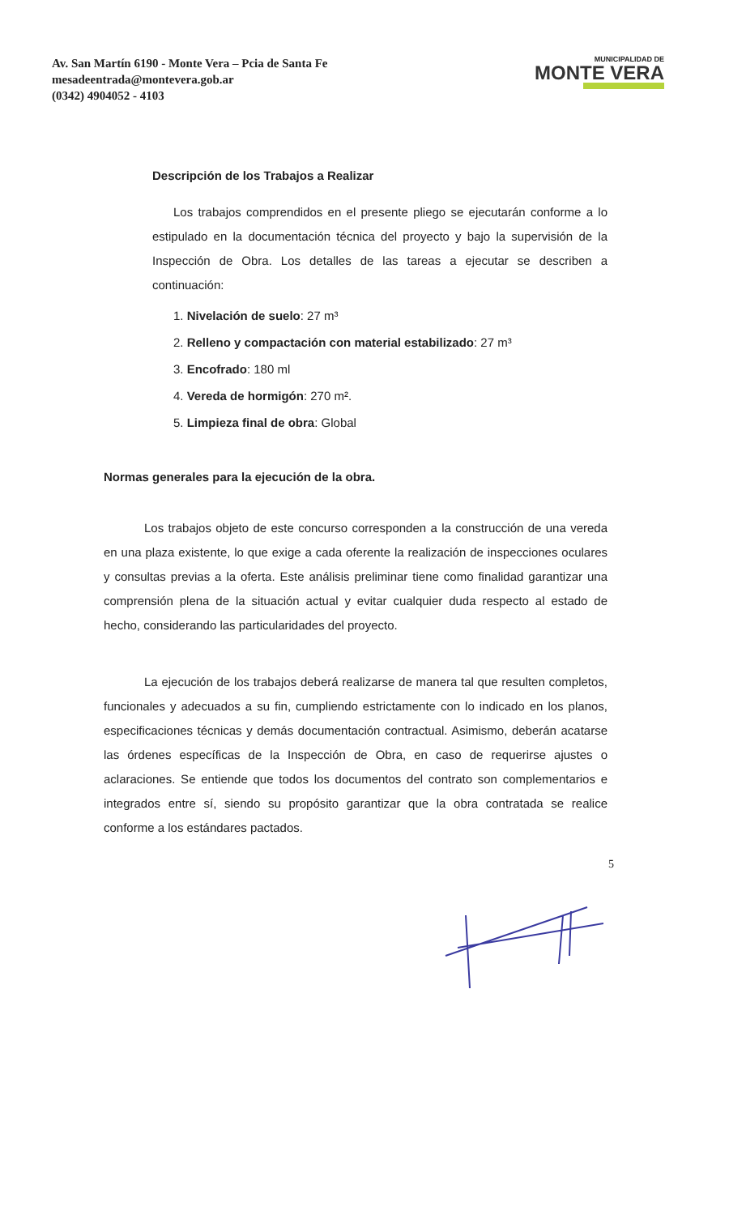Av. San Martín 6190 - Monte Vera – Pcia de Santa Fe
mesadeentrada@montevera.gob.ar
(0342) 4904052 - 4103
MUNICIPALIDAD DE
MONTE VERA
Descripción de los Trabajos a Realizar
Los trabajos comprendidos en el presente pliego se ejecutarán conforme a lo estipulado en la documentación técnica del proyecto y bajo la supervisión de la Inspección de Obra. Los detalles de las tareas a ejecutar se describen a continuación:
1. Nivelación de suelo: 27 m³
2. Relleno y compactación con material estabilizado: 27 m³
3. Encofrado: 180 ml
4. Vereda de hormigón: 270 m².
5. Limpieza final de obra: Global
Normas generales para la ejecución de la obra.
Los trabajos objeto de este concurso corresponden a la construcción de una vereda en una plaza existente, lo que exige a cada oferente la realización de inspecciones oculares y consultas previas a la oferta. Este análisis preliminar tiene como finalidad garantizar una comprensión plena de la situación actual y evitar cualquier duda respecto al estado de hecho, considerando las particularidades del proyecto.
La ejecución de los trabajos deberá realizarse de manera tal que resulten completos, funcionales y adecuados a su fin, cumpliendo estrictamente con lo indicado en los planos, especificaciones técnicas y demás documentación contractual. Asimismo, deberán acatarse las órdenes específicas de la Inspección de Obra, en caso de requerirse ajustes o aclaraciones. Se entiende que todos los documentos del contrato son complementarios e integrados entre sí, siendo su propósito garantizar que la obra contratada se realice conforme a los estándares pactados.
5